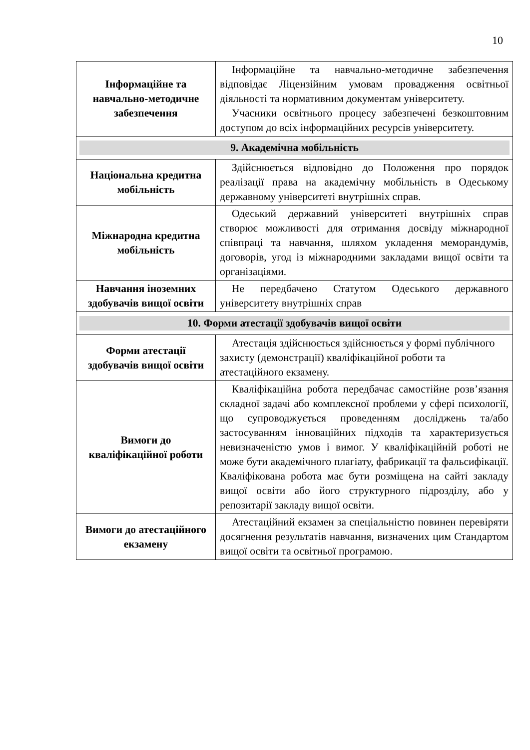10
| Інформаційне та навчально-методичне забезпечення | Інформаційне та навчально-методичне забезпечення відповідає Ліцензійним умовам провадження освітньої діяльності та нормативним документам університету. Учасники освітнього процесу забезпечені безкоштовним доступом до всіх інформаційних ресурсів університету. |
| 9. Академічна мобільність | |
| Національна кредитна мобільність | Здійснюється відповідно до Положення про порядок реалізації права на академічну мобільність в Одеському державному університеті внутрішніх справ. |
| Міжнародна кредитна мобільність | Одеський державний університеті внутрішніх справ створює можливості для отримання досвіду міжнародної співпраці та навчання, шляхом укладення меморандумів, договорів, угод із міжнародними закладами вищої освіти та організаціями. |
| Навчання іноземних здобувачів вищої освіти | Не передбачено Статутом Одеського державного університету внутрішніх справ |
| 10. Форми атестації здобувачів вищої освіти | |
| Форми атестації здобувачів вищої освіти | Атестація здійснюється здійснюється у формі публічного захисту (демонстрації) кваліфікаційної роботи та атестаційного екзамену. |
| Вимоги до кваліфікаційної роботи | Кваліфікаційна робота передбачає самостійне розв’язання складної задачі або комплексної проблеми у сфері психології, що супроводжується проведенням досліджень та/або застосуванням інноваційних підходів та характеризується невизначеністю умов і вимог. У кваліфікаційній роботі не може бути академічного плагіату, фабрикації та фальсифікації. Кваліфікована робота має бути розміщена на сайті закладу вищої освіти або його структурного підрозділу, або у репозитарії закладу вищої освіти. |
| Вимоги до атестаційного екзамену | Атестаційний екзамен за спеціальністю повинен перевіряти досягнення результатів навчання, визначених цим Стандартом вищої освіти та освітньої програмою. |